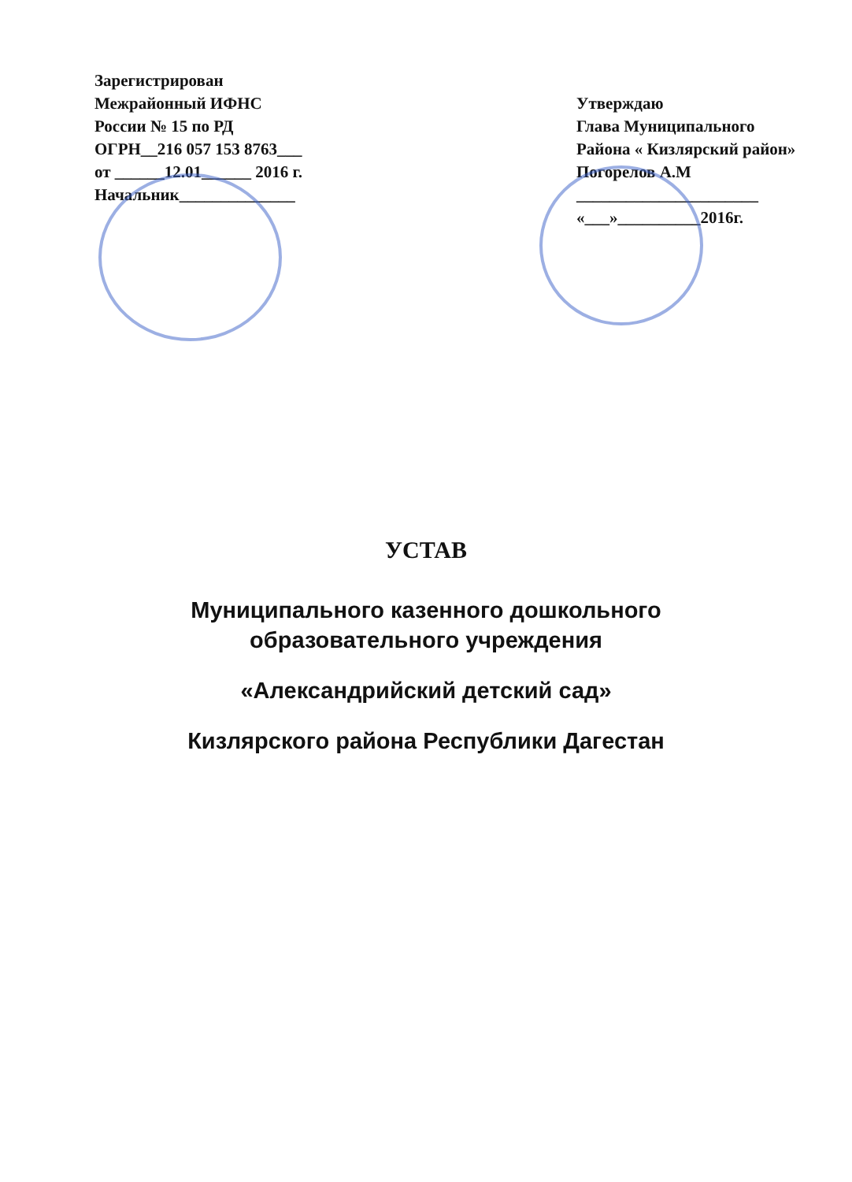Зарегистрирован
Межрайонный ИФНС
России № 15 по РД
ОГРН__216 057 153 8763___
от ______12.01______ 2016 г.
Начальник______________
Утверждаю
Глава Муниципального
Района « Кизлярский район»
Погорелов А.М
______________________
«___»__________2016г.
УСТАВ
Муниципального казенного дошкольного
образовательного учреждения
«Александрийский детский сад»
Кизлярского района Республики Дагестан